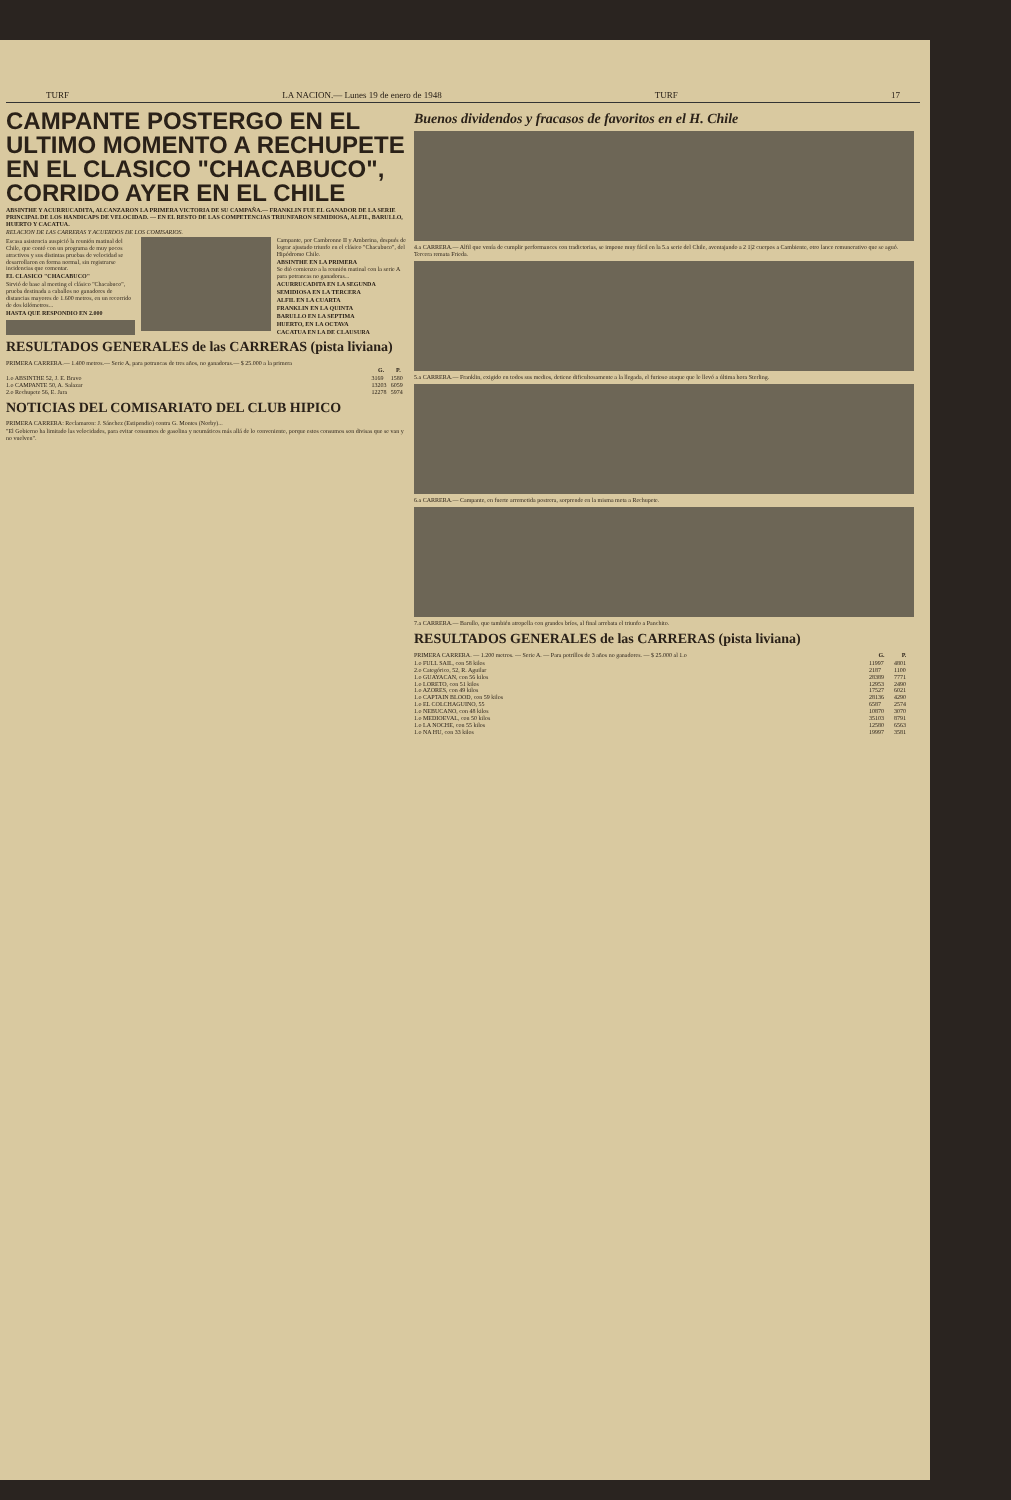TURF LA NACION.— Lunes 19 de enero de 1948 TURF 17
CAMPANTE POSTERGO EN EL ULTIMO MOMENTO A RECHUPETE EN EL CLASICO "CHACABUCO", CORRIDO AYER EN EL CHILE
ABSINTHE Y ACURRUCADITA, ALCANZARON LA PRIMERA VICTORIA DE SU CAMPAÑA.— FRANKLIN FUE EL GANADOR DE LA SERIE PRINCIPAL DE LOS HANDICAPS DE VELOCIDAD. — EN EL RESTO DE LAS COMPETENCIAS TRIUNFARON SEMIDIOSA, ALFIL, BARULLO, HUERTO Y CACATUA.
RELACION DE LAS CARRERAS Y ACUERDOS DE LOS COMISARIOS.
Escasa asistencia auspició la reunión matinal del Chile, que contó con un programa de muy pocos atractivos y sus distintas pruebas de velocidad se desarrollaron en forma normal, sin registrarse incidencias que comentar.
EL CLASICO "CHACABUCO"
Sirvió de base al meeting el clásico "Chacabuco", prueba destinada a caballos no ganadores de distancias mayores de 1.600 metros, en un recorrido de dos kilómetros...
HASTA QUE RESPONDIO EN 2.000
Campante, por Cambronne II y Amberina, después de lograr ajustado triunfo en el clásico "Chacabuco", del Hipódromo Chile.
ABSINTHE EN LA PRIMERA
Se dió comienzo a la reunión matinal con la serie A para potrancas no ganadoras...
ACURRUCADITA EN LA SEGUNDA
SEMIDIOSA EN LA TERCERA
ALFIL EN LA CUARTA
FRANKLIN EN LA QUINTA
BARULLO EN LA SEPTIMA
HUERTO, EN LA OCTAVA
CACATUA EN LA DE CLAUSURA
RESULTADOS GENERALES de las CARRERAS (pista liviana)
| PRIMERA CARRERA.— 1.400 metros.— Serie A, para potrancas de tres años, no ganadoras.— $ 25.000 a la primera | | |
| | G. | P. |
| 1.o ABSINTHE 52, J. E. Bravo | 3169 | 1580 |
| 1.o CAMPANTE 50, A. Salazar | 13203 | 6059 |
| 2.o Rechupete 56, E. Jara | 12278 | 5974 |
NOTICIAS DEL COMISARIATO DEL CLUB HIPICO
PRIMERA CARRERA: Reclamaron: J. Sánchez (Estipendio) contra G. Montes (Norby)...
"El Gobierno ha limitado las velocidades, para evitar consumos de gasolina y neumáticos más allá de lo conveniente, porque estos consumos son divisas que se van y no vuelven".
Buenos dividendos y fracasos de favoritos en el H. Chile
4.a CARRERA.— Alfil que venía de cumplir performances con tradictorias, se impone muy fácil en la 5.a serie del Chile, aventajando a 2 1|2 cuerpos a Cambiente, otro lance remunerativo que se aguó. Tercera remata Frieda.
5.a CARRERA.— Franklin, exigido en todos sus medios, detiene dificultosamente a la llegada, el furioso ataque que le llevó a última hora Sterling.
6.a CARRERA.— Campante, en fuerte arremetida postrera, sorprende en la misma meta a Rechupete.
7.a CARRERA.— Barullo, que también atropella con grandes bríos, al final arrebata el triunfo a Panchito.
RESULTADOS GENERALES de las CARRERAS (pista liviana)
| PRIMERA CARRERA. — 1.200 metros. — Serie A. — Para potrillos de 3 años no ganadores. — $ 25.000 al 1.o | G. | P. |
| 1.o FULL SAIL, con 58 kilos | 11997 | 4801 |
| 2.o Categórico, 52, R. Aguilar | 2187 | 1100 |
| 1.o GUAYACAN, con 56 kilos | 28389 | 7771 |
| 1.o LORETO, con 51 kilos | 12953 | 2490 |
| 1.o AZORES, con 49 kilos | 17527 | 6021 |
| 1.o CAPTAIN BLOOD, con 59 kilos | 28136 | 4290 |
| 1.o EL COLCHAGUINO, 55 | 6587 | 2574 |
| 1.o NEBUCANO, con 48 kilos | 10870 | 3070 |
| 1.o MEDIOEVAL, con 50 kilos | 35103 | 8791 |
| 1.o LA NOCHE, con 55 kilos | 12580 | 6563 |
| 1.o NA HU, con 33 kilos | 19997 | 3581 |